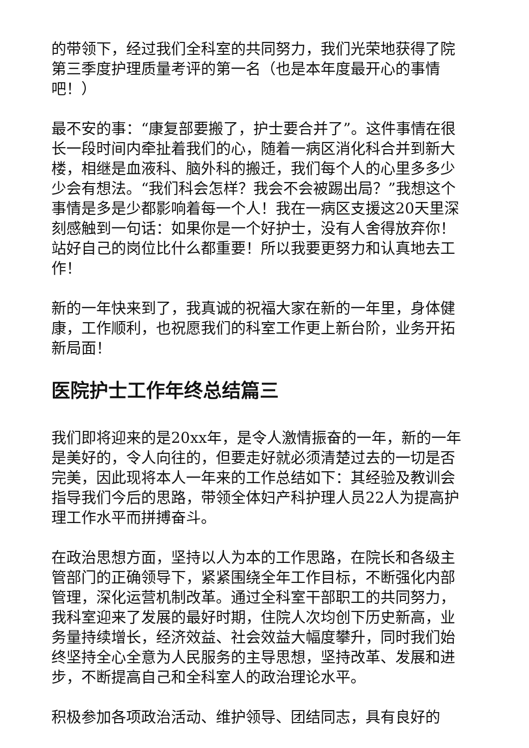的带领下，经过我们全科室的共同努力，我们光荣地获得了院第三季度护理质量考评的第一名（也是本年度最开心的事情吧！）
最不安的事：“康复部要搬了，护士要合并了”。这件事情在很长一段时间内牵扯着我们的心，随着一病区消化科合并到新大楼，相继是血液科、脑外科的搬迁，我们每个人的心里多多少少会有想法。“我们科会怎样？我会不会被踢出局？”我想这个事情是多是少都影响着每一个人！我在一病区支援这20天里深刻感触到一句话：如果你是一个好护士，没有人舍得放弃你！站好自己的岗位比什么都重要！所以我要更努力和认真地去工作！
新的一年快来到了，我真诚的祝福大家在新的一年里，身体健康，工作顺利，也祝愿我们的科室工作更上新台阶，业务开拓新局面！
医院护士工作年终总结篇三
我们即将迎来的是20xx年，是令人激情振奋的一年，新的一年是美好的，令人向往的，但要走好就必须清楚过去的一切是否完美，因此现将本人一年来的工作总结如下：其经验及教训会指导我们今后的思路，带领全体妇产科护理人员22人为提高护理工作水平而拼搏奋斗。
在政治思想方面，坚持以人为本的工作思路，在院长和各级主管部门的正确领导下，紧紧围绕全年工作目标，不断强化内部管理，深化运营机制改革。通过全科室干部职工的共同努力，我科室迎来了发展的最好时期，住院人次均创下历史新高，业务量持续增长，经济效益、社会效益大幅度攀升，同时我们始终坚持全心全意为人民服务的主导思想，坚持改革、发展和进步，不断提高自己和全科室人的政治理论水平。
积极参加各项政治活动、维护领导、团结同志，具有良好的